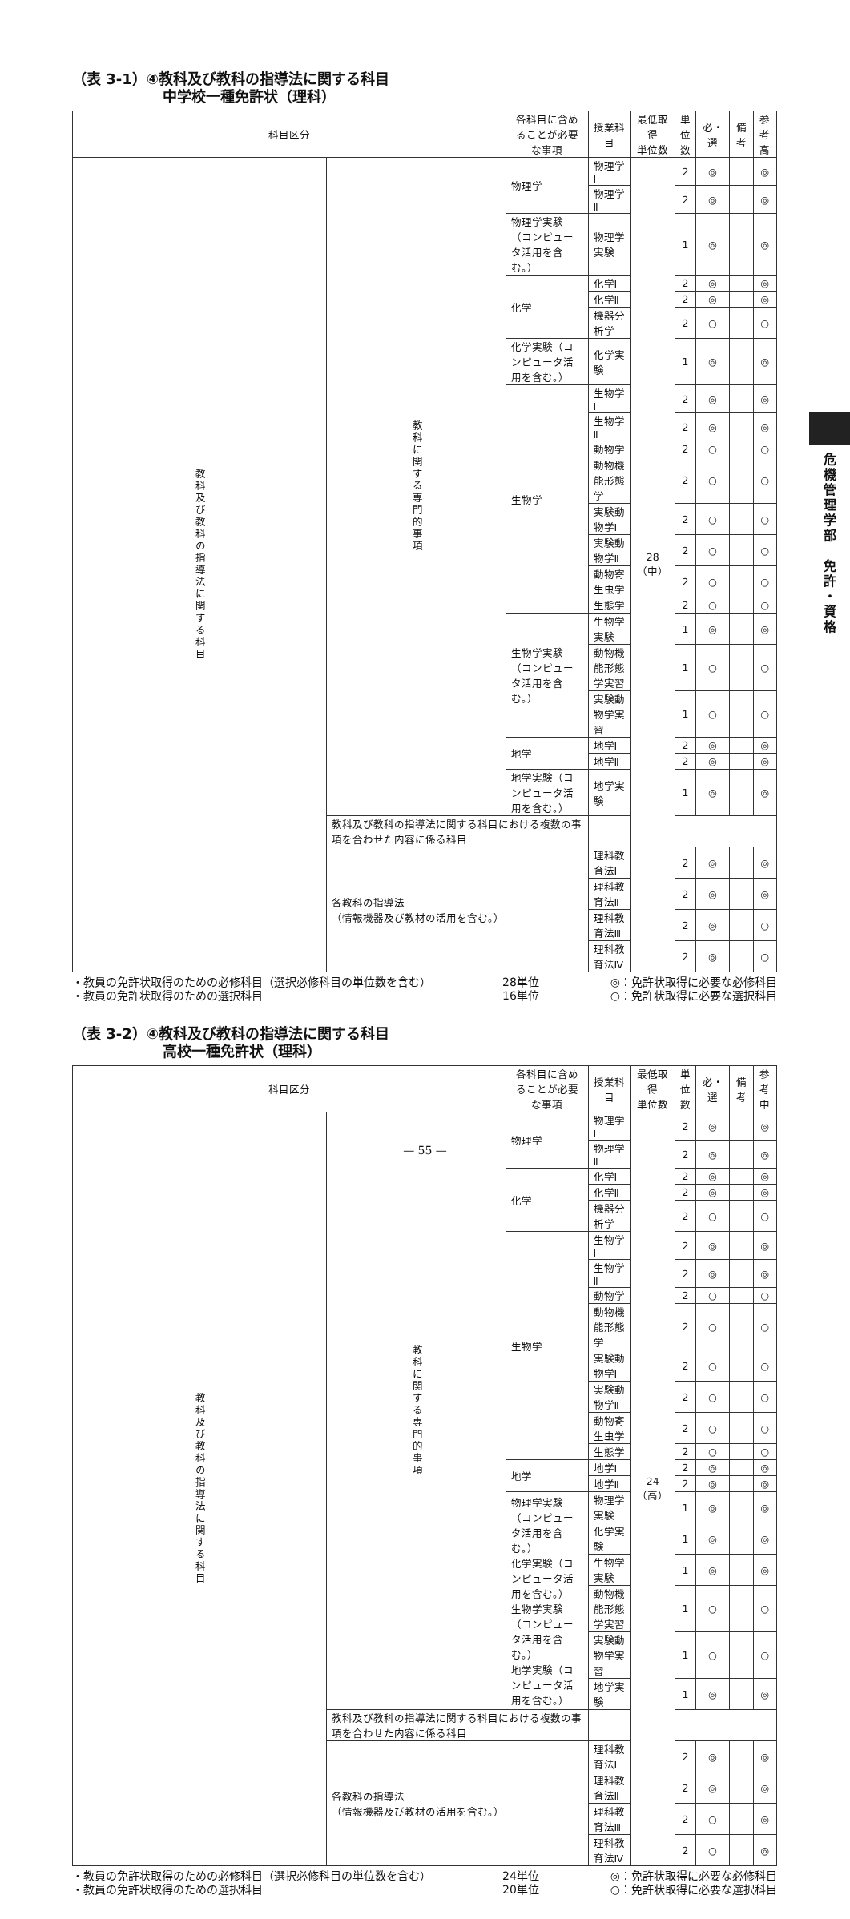危機管理学部　免許・資格
（表 3-1）④教科及び教科の指導法に関する科目
中学校一種免許状（理科）
| 科目区分 | | 各科目に含めることが必要な事項 | 授業科目 | 最低取得 単位数 | 単 位 数 | 必・選 | 備考 | 参考 高 |
| --- | --- | --- | --- | --- | --- | --- | --- | --- |
| 教科及び教科の指導法に関する科目 | 教科に関する専門的事項 | 物理学 | 物理学Ⅰ | 28 （中） | 2 | ◎ | | ◎ |
| | | | 物理学Ⅱ | | 2 | ◎ | | ◎ |
| | | 物理学実験（コンピュータ活用を含む。） | 物理学実験 | | 1 | ◎ | | ◎ |
| | | 化学 | 化学Ⅰ | | 2 | ◎ | | ◎ |
| | | | 化学Ⅱ | | 2 | ◎ | | ◎ |
| | | | 機器分析学 | | 2 | ○ | | ○ |
| | | 化学実験（コンピュータ活用を含む。） | 化学実験 | | 1 | ◎ | | ◎ |
| | | 生物学 | 生物学Ⅰ | | 2 | ◎ | | ◎ |
| | | | 生物学Ⅱ | | 2 | ◎ | | ◎ |
| | | | 動物学 | | 2 | ○ | | ○ |
| | | | 動物機能形態学 | | 2 | ○ | | ○ |
| | | | 実験動物学Ⅰ | | 2 | ○ | | ○ |
| | | | 実験動物学Ⅱ | | 2 | ○ | | ○ |
| | | | 動物寄生虫学 | | 2 | ○ | | ○ |
| | | | 生態学 | | 2 | ○ | | ○ |
| | | 生物学実験（コンピュータ活用を含む。） | 生物学実験 | | 1 | ◎ | | ◎ |
| | | | 動物機能形態学実習 | | 1 | ○ | | ○ |
| | | | 実験動物学実習 | | 1 | ○ | | ○ |
| | | 地学 | 地学Ⅰ | | 2 | ◎ | | ◎ |
| | | | 地学Ⅱ | | 2 | ◎ | | ◎ |
| | | 地学実験（コンピュータ活用を含む。） | 地学実験 | | 1 | ◎ | | ◎ |
| | 教科及び教科の指導法に関する科目における複数の事項を合わせた内容に係る科目 | | | | | | | |
| | 各教科の指導法 （情報機器及び教材の活用を含む。） | | 理科教育法Ⅰ | | 2 | ◎ | | ◎ |
| | | | 理科教育法Ⅱ | | 2 | ◎ | | ◎ |
| | | | 理科教育法Ⅲ | | 2 | ◎ | | ○ |
| | | | 理科教育法Ⅳ | | 2 | ◎ | | ○ |
・教員の免許状取得のための必修科目（選択必修科目の単位数を含む）
・教員の免許状取得のための選択科目
28単位
16単位
◎：免許状取得に必要な必修科目
○：免許状取得に必要な選択科目
（表 3-2）④教科及び教科の指導法に関する科目
高校一種免許状（理科）
| 科目区分 | | 各科目に含めることが必要な事項 | 授業科目 | 最低取得 単位数 | 単 位 数 | 必・選 | 備考 | 参考 中 |
| --- | --- | --- | --- | --- | --- | --- | --- | --- |
| 教科及び教科の指導法に関する科目 | 教科に関する専門的事項 | 物理学 | 物理学Ⅰ | 24 （高） | 2 | ◎ | | ◎ |
| | | | 物理学Ⅱ | | 2 | ◎ | | ◎ |
| | | 化学 | 化学Ⅰ | | 2 | ◎ | | ◎ |
| | | | 化学Ⅱ | | 2 | ◎ | | ◎ |
| | | | 機器分析学 | | 2 | ○ | | ○ |
| | | 生物学 | 生物学Ⅰ | | 2 | ◎ | | ◎ |
| | | | 生物学Ⅱ | | 2 | ◎ | | ◎ |
| | | | 動物学 | | 2 | ○ | | ○ |
| | | | 動物機能形態学 | | 2 | ○ | | ○ |
| | | | 実験動物学Ⅰ | | 2 | ○ | | ○ |
| | | | 実験動物学Ⅱ | | 2 | ○ | | ○ |
| | | | 動物寄生虫学 | | 2 | ○ | | ○ |
| | | | 生態学 | | 2 | ○ | | ○ |
| | | 地学 | 地学Ⅰ | | 2 | ◎ | | ◎ |
| | | | 地学Ⅱ | | 2 | ◎ | | ◎ |
| | | 物理学実験（コンピュータ活用を含む。） 化学実験（コンピュータ活用を含む。） 生物学実験（コンピュータ活用を含む。） 地学実験（コンピュータ活用を含む。） | 物理学実験 | | 1 | ◎ | | ◎ |
| | | | 化学実験 | | 1 | ◎ | | ◎ |
| | | | 生物学実験 | | 1 | ◎ | | ◎ |
| | | | 動物機能形態学実習 | | 1 | ○ | | ○ |
| | | | 実験動物学実習 | | 1 | ○ | | ○ |
| | | | 地学実験 | | 1 | ◎ | | ◎ |
| | 教科及び教科の指導法に関する科目における複数の事項を合わせた内容に係る科目 | | | | | | | |
| | 各教科の指導法 （情報機器及び教材の活用を含む。） | | 理科教育法Ⅰ | | 2 | ◎ | | ◎ |
| | | | 理科教育法Ⅱ | | 2 | ◎ | | ◎ |
| | | | 理科教育法Ⅲ | | 2 | ○ | | ◎ |
| | | | 理科教育法Ⅳ | | 2 | ○ | | ◎ |
・教員の免許状取得のための必修科目（選択必修科目の単位数を含む）
・教員の免許状取得のための選択科目
24単位
20単位
◎：免許状取得に必要な必修科目
○：免許状取得に必要な選択科目
— 55 —